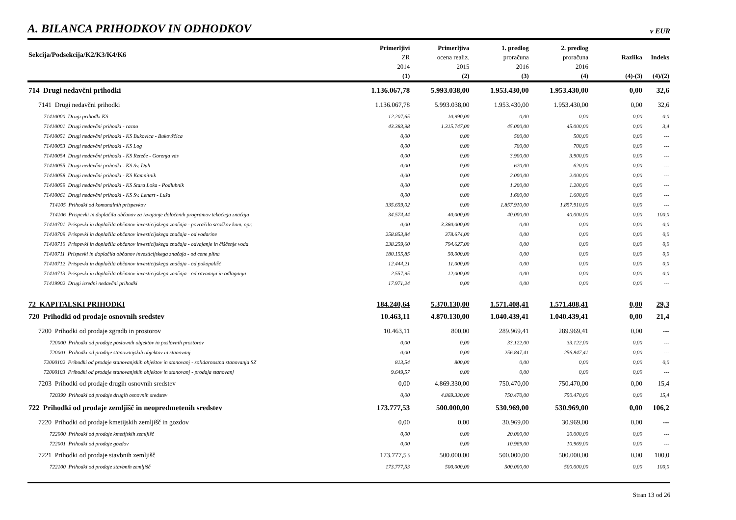A. BILANCA PRIHODKOV IN ODHODKOV
v EUR
| Sekcija/Podsekcija/K2/K3/K4/K6 | Primerljivi ZR 2014 (1) | Primerljiva ocena realiz. 2015 (2) | 1. predlog proračuna 2016 (3) | 2. predlog proračuna 2016 (4) | Razlika (4)-(3) | Indeks (4)/(2) |
| --- | --- | --- | --- | --- | --- | --- |
| 714 Drugi nedavčni prihodki | 1.136.067,78 | 5.993.038,00 | 1.953.430,00 | 1.953.430,00 | 0,00 | 32,6 |
| 7141 Drugi nedavčni prihodki | 1.136.067,78 | 5.993.038,00 | 1.953.430,00 | 1.953.430,00 | 0,00 | 32,6 |
| 71410000 Drugi prihodki KS | 12.207,65 | 10.990,00 | 0,00 | 0,00 | 0,00 | 0,0 |
| 71410001 Drugi nedavčni prihodki - razno | 43.383,98 | 1.315.747,00 | 45.000,00 | 45.000,00 | 0,00 | 3,4 |
| 71410051 Drugi nedavčni prihodki - KS Bukovica - Bukovščica | 0,00 | 0,00 | 500,00 | 500,00 | 0,00 | --- |
| 71410053 Drugi nedavčni prihodki - KS Log | 0,00 | 0,00 | 700,00 | 700,00 | 0,00 | --- |
| 71410054 Drugi nedavčni prihodki - KS Reteče - Gorenja vas | 0,00 | 0,00 | 3.900,00 | 3.900,00 | 0,00 | --- |
| 71410055 Drugi nedavčni prihodki - KS Sv. Duh | 0,00 | 0,00 | 620,00 | 620,00 | 0,00 | --- |
| 71410058 Drugi nedavčni prihodki - KS Kamnitnik | 0,00 | 0,00 | 2.000,00 | 2.000,00 | 0,00 | --- |
| 71410059 Drugi nedavčni prihodki - KS Stara Loka - Podlubnik | 0,00 | 0,00 | 1.200,00 | 1.200,00 | 0,00 | --- |
| 71410061 Drugi nedavčni prihodki - KS Sv. Lenart - Luša | 0,00 | 0,00 | 1.600,00 | 1.600,00 | 0,00 | --- |
| 714105 Prihodki od komunalnih prispevkov | 335.659,02 | 0,00 | 1.857.910,00 | 1.857.910,00 | 0,00 | --- |
| 714106 Prispevki in doplačila občanov za izvajanje določenih programov tekočega značaja | 34.574,44 | 40.000,00 | 40.000,00 | 40.000,00 | 0,00 | 100,0 |
| 71410701 Prispevki in doplačila občanov investicijskega značaja - povračilo stroškov kom. opr. | 0,00 | 3.380.000,00 | 0,00 | 0,00 | 0,00 | 0,0 |
| 71410709 Prispevki in doplačila občanov investicijskega značaja - od vodarine | 258.853,84 | 378.674,00 | 0,00 | 0,00 | 0,00 | 0,0 |
| 71410710 Prispevki in doplačila občanov investicijskega značaja - odvajanje in čiščenje voda | 238.259,60 | 794.627,00 | 0,00 | 0,00 | 0,00 | 0,0 |
| 71410711 Prispevki in doplačila občanov investicijskega značaja - od cene plina | 180.155,85 | 50.000,00 | 0,00 | 0,00 | 0,00 | 0,0 |
| 71410712 Prispevki in doplačila občanov investicijskega značaja - od pokopališč | 12.444,21 | 11.000,00 | 0,00 | 0,00 | 0,00 | 0,0 |
| 71410713 Prispevki in doplačila občanov investicijskega značaja - od ravnanja in odlaganja | 2.557,95 | 12.000,00 | 0,00 | 0,00 | 0,00 | 0,0 |
| 71419902 Drugi izredni nedavčni prihodki | 17.971,24 | 0,00 | 0,00 | 0,00 | 0,00 | --- |
| 72 KAPITALSKI PRIHODKI | 184.240,64 | 5.370.130,00 | 1.571.408,41 | 1.571.408,41 | 0,00 | 29,3 |
| 720 Prihodki od prodaje osnovnih sredstev | 10.463,11 | 4.870.130,00 | 1.040.439,41 | 1.040.439,41 | 0,00 | 21,4 |
| 7200 Prihodki od prodaje zgradb in prostorov | 10.463,11 | 800,00 | 289.969,41 | 289.969,41 | 0,00 | --- |
| 720000 Prihodki od prodaje poslovnih objektov in poslovnih prostorov | 0,00 | 0,00 | 33.122,00 | 33.122,00 | 0,00 | --- |
| 720001 Prihodki od prodaje stanovanjskih objektov in stanovanj | 0,00 | 0,00 | 256.847,41 | 256.847,41 | 0,00 | --- |
| 72000102 Prihodki od prodaje stanovanjskih objektov in stanovanj - solidarnostna stanovanja SZ | 813,54 | 800,00 | 0,00 | 0,00 | 0,00 | 0,0 |
| 72000103 Prihodki od prodaje stanovanjskih objektov in stanovanj - prodaja stanovanj | 9.649,57 | 0,00 | 0,00 | 0,00 | 0,00 | --- |
| 7203 Prihodki od prodaje drugih osnovnih sredstev | 0,00 | 4.869.330,00 | 750.470,00 | 750.470,00 | 0,00 | 15,4 |
| 720399 Prihodki od prodaje drugih osnovnih sredstev | 0,00 | 4.869.330,00 | 750.470,00 | 750.470,00 | 0,00 | 15,4 |
| 722 Prihodki od prodaje zemljišč in neopredmetenih sredstev | 173.777,53 | 500.000,00 | 530.969,00 | 530.969,00 | 0,00 | 106,2 |
| 7220 Prihodki od prodaje kmetijskih zemljišč in gozdov | 0,00 | 0,00 | 30.969,00 | 30.969,00 | 0,00 | --- |
| 722000 Prihodki od prodaje kmetijskih zemljišč | 0,00 | 0,00 | 20.000,00 | 20.000,00 | 0,00 | --- |
| 722001 Prihodki od prodaje gozdov | 0,00 | 0,00 | 10.969,00 | 10.969,00 | 0,00 | --- |
| 7221 Prihodki od prodaje stavbnih zemljišč | 173.777,53 | 500.000,00 | 500.000,00 | 500.000,00 | 0,00 | 100,0 |
| 722100 Prihodki od prodaje stavbnih zemljišč | 173.777,53 | 500.000,00 | 500.000,00 | 500.000,00 | 0,00 | 100,0 |
Stran 13 od 26